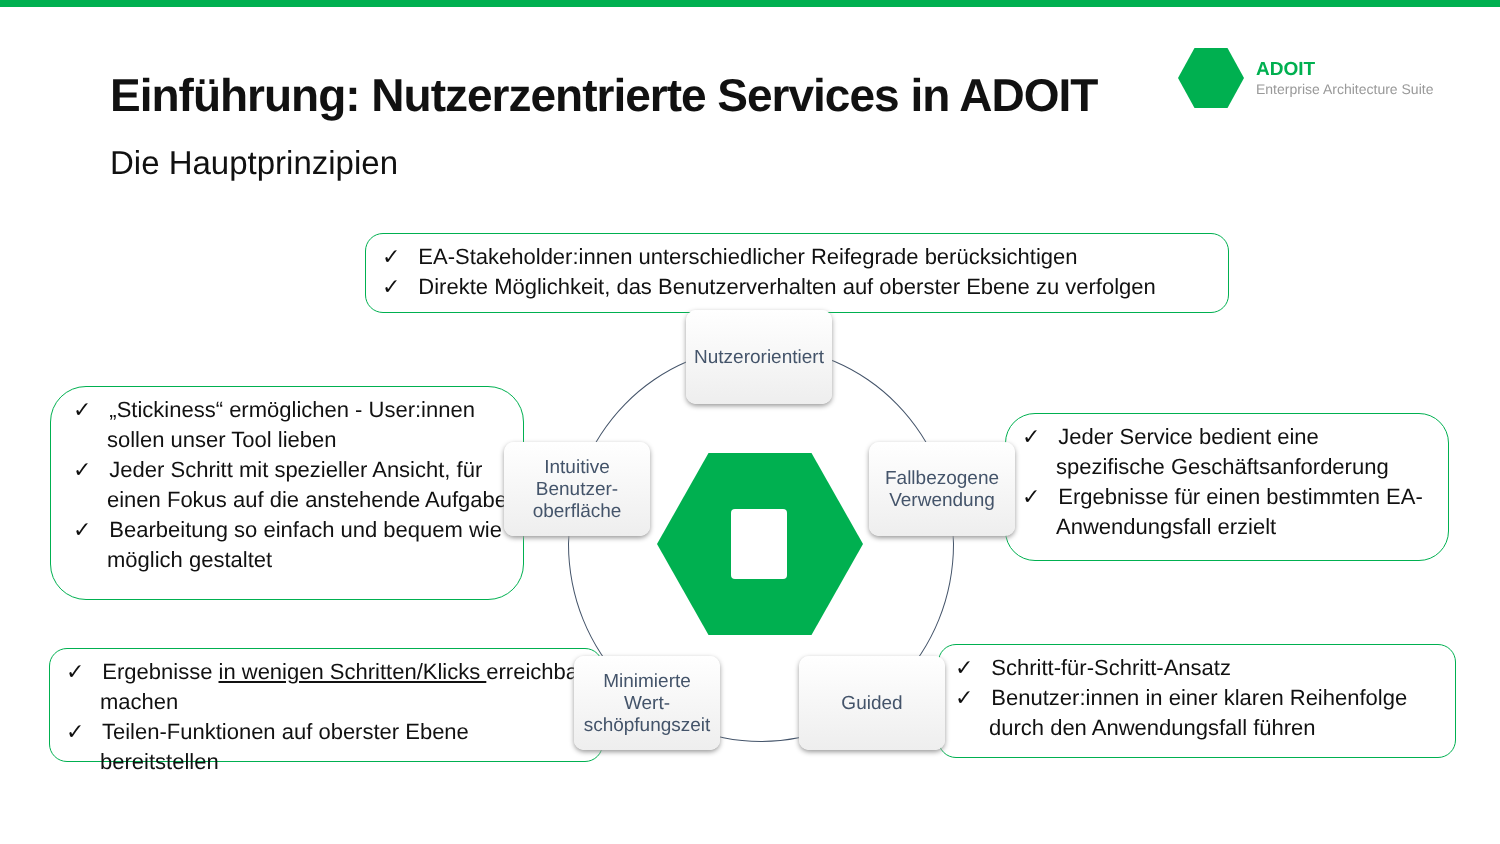Einführung: Nutzerzentrierte Services in ADOIT
Die Hauptprinzipien
ADOIT
Enterprise Architecture Suite
✓ EA-Stakeholder:innen unterschiedlicher Reifegrade berücksichtigen
✓ Direkte Möglichkeit, das Benutzerverhalten auf oberster Ebene zu verfolgen
✓ „Stickiness“ ermöglichen - User:innen sollen unser Tool lieben
✓ Jeder Schritt mit spezieller Ansicht, für einen Fokus auf die anstehende Aufgabe
✓ Bearbeitung so einfach und bequem wie möglich gestaltet
✓ Jeder Service bedient eine spezifische Geschäftsanforderung
✓ Ergebnisse für einen bestimmten EA-Anwendungsfall erzielt
✓ Ergebnisse in wenigen Schritten/Klicks erreichbar machen
✓ Teilen-Funktionen auf oberster Ebene bereitstellen
✓ Schritt-für-Schritt-Ansatz
✓ Benutzer:innen in einer klaren Reihenfolge durch den Anwendungsfall führen
Nutzerorientiert
Intuitive
Benutzer-
oberfläche
Fallbezogene
Verwendung
Minimierte
Wert-
schöpfungszeit
Guided